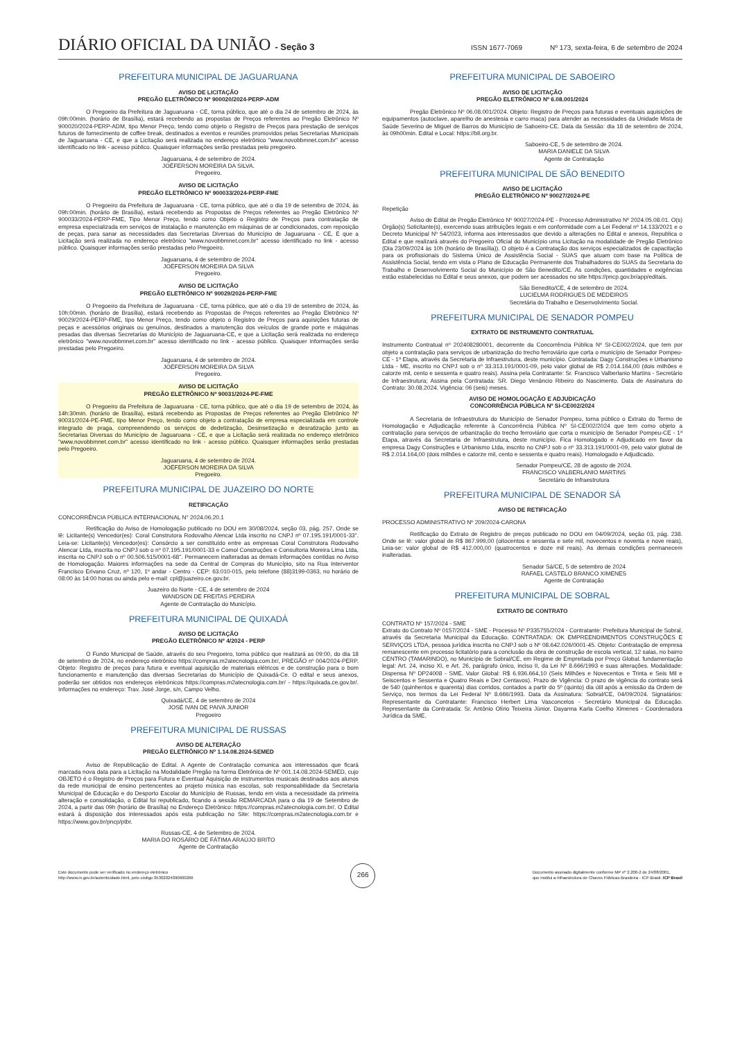DIÁRIO OFICIAL DA UNIÃO - Seção 3
ISSN 1677-7069 Nº 173, sexta-feira, 6 de setembro de 2024
PREFEITURA MUNICIPAL DE JAGUARUANA
AVISO DE LICITAÇÃO
PREGÃO ELETRÔNICO Nº 900020/2024-PERP-ADM
O Pregoeiro da Prefeitura de Jaguaruana - CE, torna público, que até o dia 24 de setembro de 2024, às 09h:00min. (horário de Brasília), estará recebendo as propostas de Preços referentes ao Pregão Eletrônico Nº 900020/2024-PERP-ADM, tipo Menor Preço, tendo como objeto o Registro de Preços para prestação de serviços futuros de fornecimento de coffee break, destinados a eventos e reuniões promovidos pelas Secretarias Municipais de Jaguaruana - CE, e que a Licitação será realizada no endereço eletrônico "www.novobbmnet.com.br" acesso identificado no link - acesso público. Quaisquer informações serão prestadas pelo pregoeiro.
Jaguaruana, 4 de setembro de 2024.
JOÉFERSON MOREIRA DA SILVA.
Pregoeiro.
AVISO DE LICITAÇÃO
PREGÃO ELETRÔNICO Nº 900033/2024-PERP-FME
O Pregoeiro da Prefeitura de Jaguaruana - CE, torna público, que até o dia 19 de setembro de 2024, às 09h:00min. (horário de Brasília), estará recebendo as Propostas de Preços referentes ao Pregão Eletrônico Nº 900033/2024-PERP-FME, Tipo Menor Preço, tendo como Objeto o Registro de Preços para contratação de empresa especializada em serviços de instalação e manutenção em máquinas de ar condicionados, com reposição de peças, para sanar as necessidades das Secretarias Diversas do Município de Jaguaruana - CE, E que a Licitação será realizada no endereço eletrônico "www.novobbmnet.com.br" acesso identificado no link - acesso público. Quaisquer informações serão prestadas pelo Pregoeiro.
Jaguaruana, 4 de setembro de 2024.
JOÉFERSON MOREIRA DA SILVA
Pregoeiro.
AVISO DE LICITAÇÃO
PREGÃO ELETRÔNICO Nº 90029/2024-PERP-FME
O Pregoeiro da Prefeitura de Jaguaruana - CE, torna público, que até o dia 19 de setembro de 2024, às 10h:00min. (horário de Brasília), estará recebendo as Propostas de Preços referentes ao Pregão Eletrônico Nº 90029/2024-PERP-FME, tipo Menor Preço, tendo como objeto o Registro de Preços para aquisições futuras de peças e acessórios originais ou genuínos, destinados a manutenção dos veículos de grande porte e máquinas pesadas das diversas Secretarias do Município de Jaguaruana-CE, e que a Licitação será realizada no endereço eletrônico "www.novobbmnet.com.br" acesso identificado no link - acesso público. Quaisquer informações serão prestadas pelo Pregoeiro.
Jaguaruana, 4 de setembro de 2024.
JOÉFERSON MOREIRA DA SILVA
Pregoeiro.
AVISO DE LICITAÇÃO
PREGÃO ELETRÔNICO Nº 90031/2024-PE-FME
O Pregoeiro da Prefeitura de Jaguaruana - CE, torna público, que até o dia 19 de setembro de 2024, às 14h:30min. (horário de Brasília), estará recebendo as Propostas de Preços referentes ao Pregão Eletrônico Nº 90031/2024-PE-FME, tipo Menor Preço, tendo como objeto a contratação de empresa especializada em controle integrado de praga, compreendendo os serviços de dedetização, Desinsetização e desratização junto as Secretarias Diversas do Município de Jaguaruana - CE, e que a Licitação será realizada no endereço eletrônico "www.novobbmnet.com.br" acesso identificado no link - acesso público. Quaisquer informações serão prestadas pelo Pregoeiro.
Jaguaruana, 4 de setembro de 2024.
JOÉFERSON MOREIRA DA SILVA
Pregoeiro.
PREFEITURA MUNICIPAL DE JUAZEIRO DO NORTE
RETIFICAÇÃO
CONCORRÊNCIA PÚBLICA INTERNACIONAL N° 2024.06.20.1
Retificação do Aviso de Homologação publicado no DOU em 30/08/2024, seção 03, pág. 257. Onde se lê: Licitante(s) Vencedor(es): Coral Construtora Rodovalho Alencar Ltda inscrito no CNPJ nº 07.195.191/0001-33". Leia-se: Licitante(s) Vencedor(es): Consórcio a ser constituído entre as empresas Coral Construtora Rodovalho Alencar Ltda, inscrita no CNPJ sob o nº 07.195.191/0001-33 e Comol Construções e Consultoria Moreira Lima Ltda, inscrita no CNPJ sob o nº 00.506.515/0001-68". Permanecem inalteradas as demais informações contidas no Aviso de Homologação. Maiores informações na sede da Central de Compras do Município, sito na Rua Interventor Francisco Erivano Cruz, nº 120, 1º andar - Centro - CEP: 63.010-015, pelo telefone (88)3199-0363, no horário de 08:00 às 14:00 horas ou ainda pelo e-mail: cpl@juazeiro.ce.gov.br.
Juazeiro do Norte - CE, 4 de setembro de 2024
WANDSON DE FREITAS PEREIRA
Agente de Contratação do Município.
PREFEITURA MUNICIPAL DE QUIXADÁ
AVISO DE LICITAÇÃO
PREGÃO ELETRÔNICO Nº 4/2024 - PERP
O Fundo Municipal de Saúde, através do seu Pregoeiro, torna público que realizará as 09:00, do dia 18 de setembro de 2024, no endereço eletrônico https://compras.m2atecnologia.com.br/, PREGÃO nº 004/2024-PERP. Objeto: Registro de preços para futura e eventual aquisição de materiais elétricos e de construção para o bom funcionamento e manutenção das diversas Secretarias do Município de Quixadá-Ce. O edital e seus anexos, poderão ser obtidos nos endereços eletrônicos https://compras.m2atecnologia.com.br/ - https://quixada.ce.gov.br/. Informações no endereço: Trav. José Jorge, s/n, Campo Velho.
Quixadá/CE, 4 de setembro de 2024
JOSÉ IVAN DE PAIVA JUNIOR
Pregoeiro
PREFEITURA MUNICIPAL DE RUSSAS
AVISO DE ALTERAÇÃO
PREGÃO ELETRÔNICO Nº 1.14.08.2024-SEMED
Aviso de Republicação de Edital. A Agente de Contratação comunica aos interessados que ficará marcada nova data para a Licitação na Modalidade Pregão na forma Eletrônica de Nº 001.14.08.2024-SEMED, cujo OBJETO é o Registro de Preços para Futura e Eventual Aquisição de instrumentos musicais destinados aos alunos da rede municipal de ensino pertencentes ao projeto música nas escolas, sob responsabilidade da Secretaria Municipal de Educação e do Desporto Escolar do Município de Russas, tendo em vista a necessidade da primeira alteração e consolidação, o Edital foi republicado, ficando a sessão REMARCADA para o dia 19 de Setembro de 2024, a partir das 09h (horário de Brasília) no Endereço Eletrônico: https://compras.m2atecnologia.com.br/. O Edital estará à disposição dos interessados após esta publicação no Site: https://compras.m2atecnologia.com.br e https://www.gov.br/pncp/ptbr.
Russas-CE, 4 de Setembro de 2024.
MARIA DO ROSÁRIO DE FÁTIMA ARAÚJO BRITO
Agente de Contratação
PREFEITURA MUNICIPAL DE SABOEIRO
AVISO DE LICITAÇÃO
PREGÃO ELETRÔNICO Nº 6.08.001/2024
Pregão Eletrônico Nº 06.08.001/2024. Objeto: Registro de Preços para futuras e eventuais aquisições de equipamentos (autoclave, aparelho de anestesia e carro maca) para atender as necessidades da Unidade Mista de Saúde Severino de Miguel de Barros do Município de Saboeiro-CE. Data da Sessão: dia 18 de setembro de 2024, às 09h00min. Edital e Local: https://bll.org.br.
Saboeiro-CE, 5 de setembro de 2024.
MARIA DANIELE DA SILVA
Agente de Contratação
PREFEITURA MUNICIPAL DE SÃO BENEDITO
AVISO DE LICITAÇÃO
PREGÃO ELETRÔNICO Nº 90027/2024-PE
Repetição
Aviso de Edital de Pregão Eletrônico Nº 90027/2024-PE - Processo Administrativo Nº 2024.05.08.01. O(s) Órgão(s) Solicitante(s), exercendo suas atribuições legais e em conformidade com a Lei Federal nº 14.133/2021 e o Decreto Municipal Nº 54/2023, informa aos interessados que devido a alterações no Edital e anexos, Republica o Edital e que realizará através do Pregoeiro Oficial do Município uma Licitação na modalidade de Pregão Eletrônico (Dia 23/09/2024 às 10h (horário de Brasília)). O objeto é a Contratação dos serviços especializados de capacitação para os profissionais do Sistema Único de Assistência Social - SUAS que atuam com base na Política de Assistência Social, tendo em vista o Plano de Educação Permanente dos Trabalhadores do SUAS da Secretaria do Trabalho e Desenvolvimento Social do Município de São Benedito/CE. As condições, quantidades e exigências estão estabelecidas no Edital e seus anexos, que podem ser acessados no site https://pncp.gov.br/app/editais.
São Benedito/CE, 4 de setembro de 2024.
LUCIELMA RODRIGUES DE MEDEIROS
Secretária do Trabalho e Desenvolvimento Social.
PREFEITURA MUNICIPAL DE SENADOR POMPEU
EXTRATO DE INSTRUMENTO CONTRATUAL
Instrumento Contratual nº 202408280001, decorrente da Concorrência Pública Nº SI-CE002/2024, que tem por objeto a contratação para serviços de urbanização do trecho ferroviário que corta o município de Senador Pompeu-CE - 1ª Etapa, através da Secretaria de Infraestrutura, deste município. Contratada: Dagy Construções e Urbanismo Ltda - ME, inscrito no CNPJ sob o nº 33.313.191/0001-09, pelo valor global de R$ 2.014.164,00 (dois milhões e catorze mil, cento e sessenta e quatro reais). Assina pela Contratante: Sr. Francisco Valberlanio Martins - Secretário de Infraestrutura; Assina pela Contratada: SR. Diego Venâncio Ribeiro do Nascimento. Data de Assinatura do Contrato: 30.08.2024. Vigência: 06 (seis) meses.
AVISO DE HOMOLOGAÇÃO E ADJUDICAÇÃO
CONCORRÊNCIA PÚBLICA Nº SI-CE002/2024
A Secretaria de Infraestrutura do Município de Senador Pompeu, torna público o Extrato do Termo de Homologação e Adjudicação referente à Concorrência Pública Nº SI-CE002/2024 que tem como objeto a contratação para serviços de urbanização do trecho ferroviário que corta o município de Senador Pompeu-CE - 1ª Etapa, através da Secretaria de Infraestrutura, deste município. Fica Homologado e Adjudicado em favor da empresa Dagy Construções e Urbanismo Ltda, inscrito no CNPJ sob o nº 33.313.191/0001-09, pelo valor global de R$ 2.014.164,00 (dois milhões e catorze mil, cento e sessenta e quatro reais). Homologado e Adjudicado.
Senador Pompeu/CE, 28 de agosto de 2024.
FRANCISCO VALBERLANIO MARTINS
Secretário de Infraestrutura
PREFEITURA MUNICIPAL DE SENADOR SÁ
AVISO DE RETIFICAÇÃO
PROCESSO ADMINISTRATIVO Nº 209/2024-CARONA
Retificação do Extrato de Registro de preços publicado no DOU em 04/09/2024, seção 03, pág. 238. Onde se lê: valor global de R$ 867.999,00 (oitocentos e sessenta e sete mil, novecentos e noventa e nove reais), Leia-se: valor global de R$ 412.000,00 (quatrocentos e doze mil reais). As demais condições permanecem inalteradas.
Senador Sá/CE, 5 de setembro de 2024
RAFAEL CASTELO BRANCO XIMENES
Agente de Contratação
PREFEITURA MUNICIPAL DE SOBRAL
EXTRATO DE CONTRATO
CONTRATO Nº 157/2024 - SME
Extrato do Contrato Nº 0157/2024 - SME - Processo Nº P335755/2024 - Contratante: Prefeitura Municipal de Sobral, através da Secretaria Municipal da Educação. CONTRATADA: OK EMPREENDIMENTOS CONSTRUÇÕES E SERVIÇOS LTDA, pessoa jurídica inscrita no CNPJ sob o Nº 08.642.026/0001-45. Objeto: Contratação de empresa remanescente em processo licitatório para a conclusão da obra de construção de escola vertical, 12 salas, no bairro CENTRO (TAMARINDO), no Município de Sobral/CE, em Regime de Empreitada por Preço Global. fundamentação legal: Art. 24, inciso XI, e Art. 26, parágrafo único, inciso II, da Lei Nº 8.666/1993 e suas alterações. Modalidade: Dispensa Nº DP24008 - SME. Valor Global: R$ 6.936.664,10 (Seis Milhões e Novecentos e Trinta e Seis Mil e Seiscentos e Sessenta e Quatro Reais e Dez Centavos). Prazo de Vigência: O prazo de vigência do contrato será de 540 (quinhentos e quarenta) dias corridos, contados a partir do 5º (quinto) dia útil após a emissão da Ordem de Serviço, nos termos da Lei Federal Nº 8.666/1993. Data da Assinatura: Sobral/CE, 04/09/2024. Signatários: Representante da Contratante: Francisco Herbert Lima Vasconcelos - Secretário Municipal da Educação. Representante da Contratada: Sr. Antônio Olírio Teixeira Júnior. Dayanna Karla Coelho Ximenes - Coordenadora Jurídica da SME.
Este documento pode ser verificado no endereço eletrônico
http://www.in.gov.br/autenticidade.html, pelo código 05302024090600266
266
Documento assinado digitalmente conforme MP nº 2.200-2 de 24/08/2001,
que institui a Infraestrutura de Chaves Públicas Brasileira - ICP-Brasil. ICP Brasil